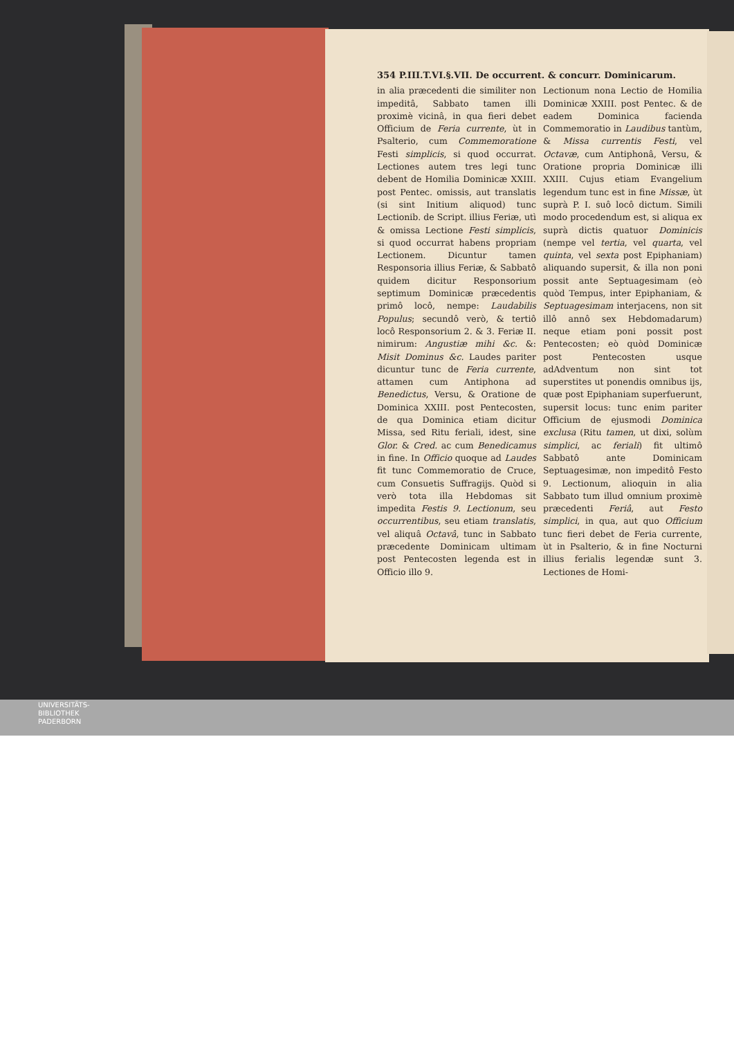354 P.III.T.VI.§.VII. De occurrent. & concurr. Dominicarum.
in alia præcedenti die similiter non impeditâ, Sabbato tamen illi proximè vicinâ, in qua fieri debet Officium de Feria currente, ùt in Psalterio, cum Commemoratione Festi simplicis, si quod occurrat. Lectiones autem tres legi tunc debent de Homilia Dominicæ XXIII. post Pentec. omissis, aut translatis (si sint Initium aliquod) tunc Lectionib. de Script. illius Feriæ, utì & omissa Lectione Festi simplicis, si quod occurrat habens propriam Lectionem. Dicuntur tamen Responsoria illius Feriæ, & Sabbatô quidem dicitur Responsorium septimum Dominicæ præcedentis primô locô, nempe: Laudabilis Populus; secundô verò, & tertiô locô Responsorium 2. & 3. Feriæ II. nimirum: Angustiæ mihi &c. &: Misit Dominus &c. Laudes pariter dicuntur tunc de Feria currente, attamen cum Antiphona ad Benedictus, Versu, & Oratione de Dominica XXIII. post Pentecosten, de qua Dominica etiam dicitur Missa, sed Ritu feriali, idest, sine Glor. & Cred. ac cum Benedicamus in fine. In Officio quoque ad Laudes fit tunc Commemoratio de Cruce, cum Consuetis Suffragijs. Quòd si verò tota illa Hebdomas sit impedita Festis 9. Lectionum, seu occurrentibus, seu etiam translatis, vel aliquâ Octavâ, tunc in Sabbato præcedente Dominicam ultimam post Pentecosten legenda est in Officio illo 9.
Lectionum nona Lectio de Homilia Dominicæ XXIII. post Pentec. & de eadem Dominica facienda Commemoratio in Laudibus tantùm, & Missa currentis Festi, vel Octavæ, cum Antiphonâ, Versu, & Oratione propria Dominicæ illi XXIII. Cujus etiam Evangelium legendum tunc est in fine Missæ, ùt suprà P. I. suô locô dictum. Simili modo procedendum est, si aliqua ex suprà dictis quatuor Dominicis (nempe vel tertia, vel quarta, vel quinta, vel sexta post Epiphaniam) aliquando supersit, & illa non poni possit ante Septuagesimam (eò quòd Tempus, inter Epiphaniam, & Septuagesimam interjacens, non sit illô annô sex Hebdomadarum) neque etiam poni possit post Pentecosten; eò quòd Dominicæ post Pentecosten usque adAdventum non sint tot superstites ut ponendis omnibus ijs, quæ post Epiphaniam superfuerunt, supersit locus: tunc enim pariter Officium de ejusmodi Dominica exclusa (Ritu tamen, ut dixi, solùm simplici, ac feriali) fit ultimô Sabbatô ante Dominicam Septuagesimæ, non impeditô Festo 9. Lectionum, alioquin in alia Sabbato tum illud omnium proximè præcedenti Feriâ, aut Festo simplici, in qua, aut quo Officium tunc fieri debet de Feria currente, ùt in Psalterio, & in fine Nocturni illius ferialis legendæ sunt 3. Lectiones de Homi-
UNIVERSITÄTS-
BIBLIOTHEK
PADERBORN